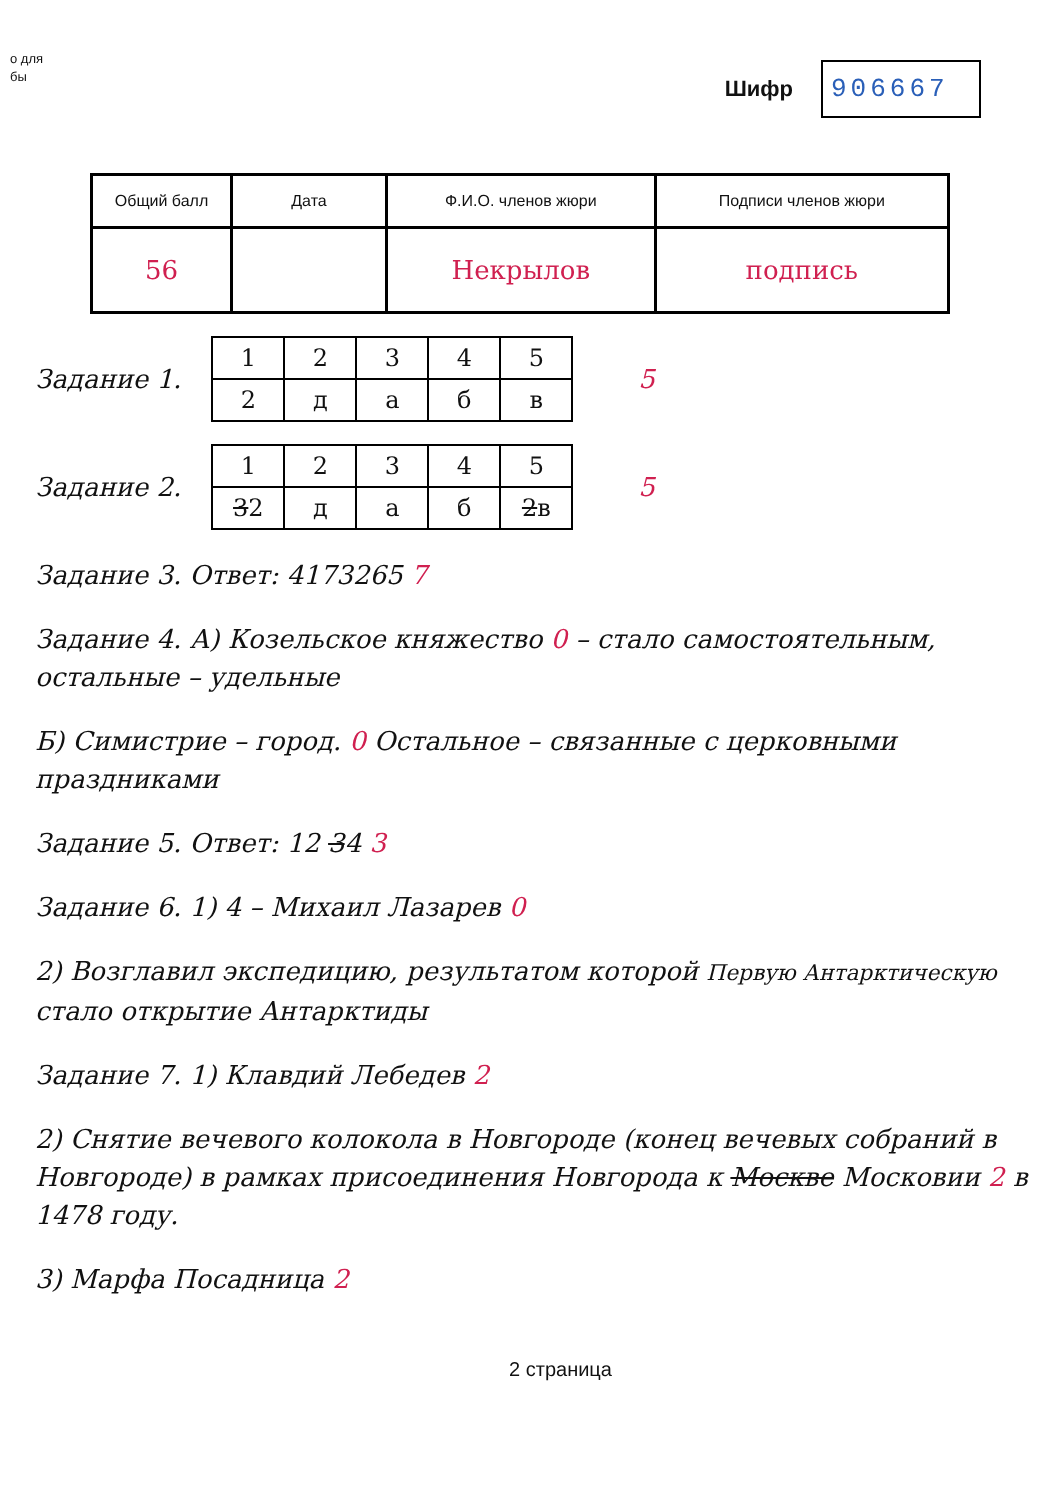о для
бы
Шифр 906667
| Общий балл | Дата | Ф.И.О. членов жюри | Подписи членов жюри |
| --- | --- | --- | --- |
| 56 | | Некрылов | подпись |
Задание 1.
| 1 | 2 | 3 | 4 | 5 |
| 2 | д | а | б | в |
5
Задание 2.
| 1 | 2 | 3 | 4 | 5 |
| 3 2 | д | а | б | 2 в |
5
Задание 3. Ответ: 4173265 7
Задание 4. А) Козельское княжество 0 – стало самостоятельным, остальные – удельные
Б) Симистрие – город. 0 Остальное – связанные с церковными праздниками
Задание 5. Ответ: 12 34 3
Задание 6. 1) 4 – Михаил Лазарев 0
2) Возглавил экспедицию, результатом которой Первую Антарктическую стало открытие Антарктиды
Задание 7. 1) Клавдий Лебедев 2
2) Снятие вечевого колокола в Новгороде (конец вечевых собраний в Новгороде) в рамках присоединения Новгорода к Москве Московии 2 в 1478 году.
3) Марфа Посадница 2
2 страница